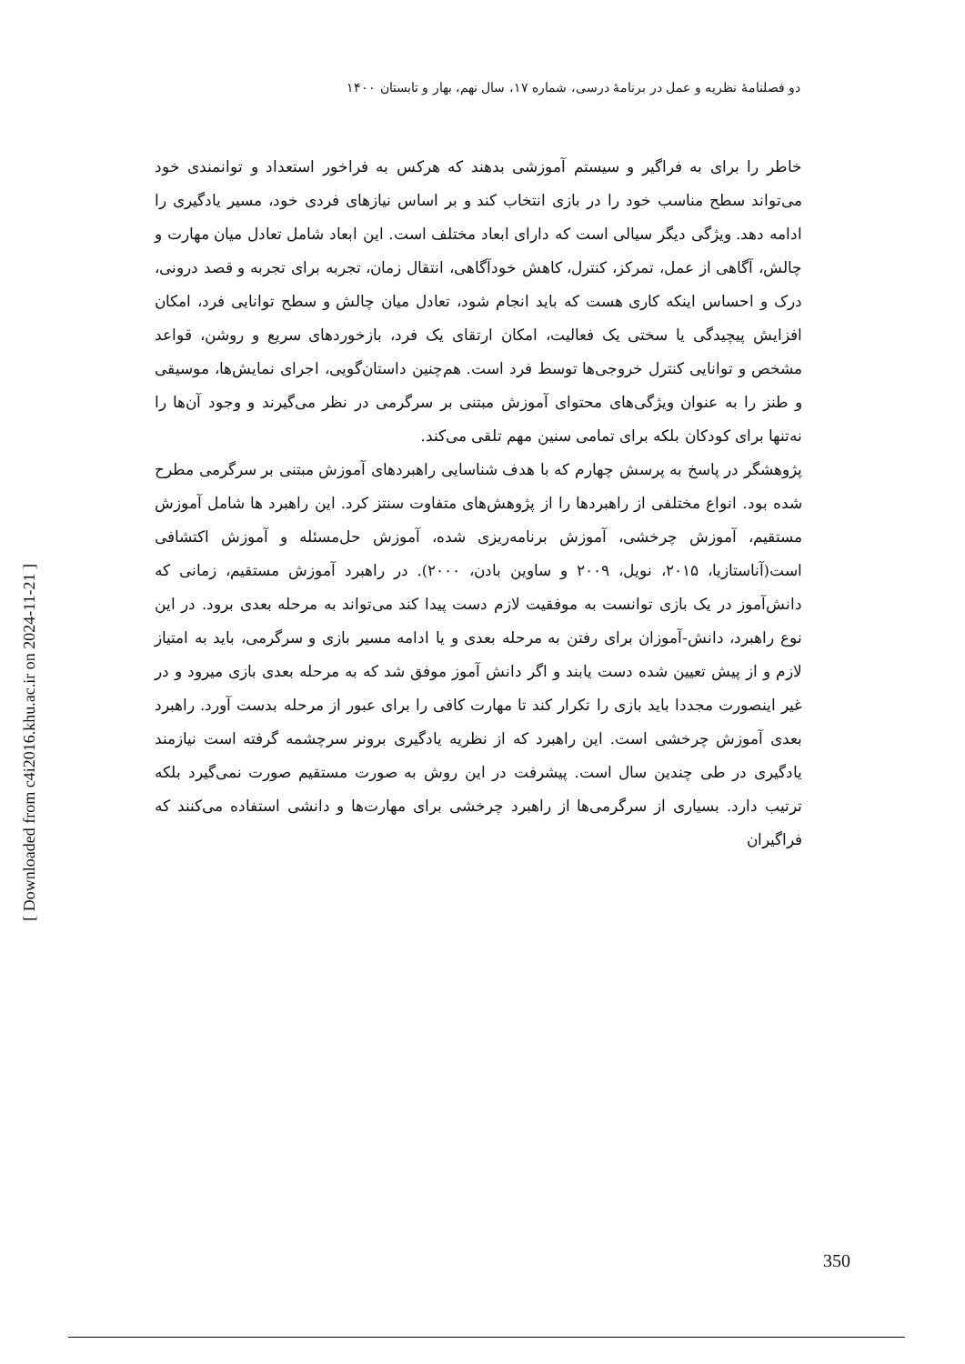دو فصلنامۀ نظریه و عمل در برنامۀ درسی، شماره ۱۷، سال نهم، بهار و تابستان ۱۴۰۰
خاطر را برای به فراگیر و سیستم آموزشی بدهند که هرکس به فراخور استعداد و توانمندی خود می‌تواند سطح مناسب خود را در بازی انتخاب کند و بر اساس نیازهای فردی خود، مسیر یادگیری را ادامه دهد. ویژگی دیگر سیالی است که دارای ابعاد مختلف است. این ابعاد شامل تعادل میان مهارت و چالش، آگاهی از عمل، تمرکز، کنترل، کاهش خودآگاهی، انتقال زمان، تجربه برای تجربه و قصد درونی، درک و احساس اینکه کاری هست که باید انجام شود، تعادل میان چالش و سطح توانایی فرد، امکان افزایش پیچیدگی یا سختی یک فعالیت، امکان ارتقای یک فرد، بازخوردهای سریع و روشن، قواعد مشخص و توانایی کنترل خروجی‌ها توسط فرد است. هم‌چنین داستان‌گویی، اجرای نمایش‌ها، موسیقی و طنز را به عنوان ویژگی‌های محتوای آموزش مبتنی بر سرگرمی در نظر می‌گیرند و وجود آن‌ها را نه‌تنها برای کودکان بلکه برای تمامی سنین مهم تلقی می‌کند.
پژوهشگر در پاسخ به پرسش چهارم که با هدف شناسایی راهبردهای آموزش مبتنی بر سرگرمی مطرح شده بود. انواع مختلفی از راهبردها را از پژوهش‌های متفاوت سنتز کرد. این راهبرد ها شامل آموزش مستقیم، آموزش چرخشی، آموزش برنامه‌ریزی شده، آموزش حل‌مسئله و آموزش اکتشافی است(آناستازیا، ۲۰۱۵، نویل، ۲۰۰۹ و ساوین بادن، ۲۰۰۰). در راهبرد آموزش مستقیم، زمانی که دانش‌آموز در یک بازی توانست به موفقیت لازم دست پیدا کند می‌تواند به مرحله بعدی برود. در این نوع راهبرد، دانش-آموزان برای رفتن به مرحله بعدی و یا ادامه مسیر بازی و سرگرمی، باید به امتیاز لازم و از پیش تعیین شده دست یابند و اگر دانش آموز موفق شد که به مرحله بعدی بازی میرود و در غیر اینصورت مجددا باید بازی را تکرار کند تا مهارت کافی را برای عبور از مرحله بدست آورد. راهبرد بعدی آموزش چرخشی است. این راهبرد که از نظریه یادگیری برونر سرچشمه گرفته است نیازمند یادگیری در طی چندین سال است. پیشرفت در این روش به صورت مستقیم صورت نمی‌گیرد بلکه ترتیب دارد. بسیاری از سرگرمی‌ها از راهبرد چرخشی برای مهارت‌ها و دانشی استفاده می‌کنند که فراگیران
[ Downloaded from c4i2016.khu.ac.ir on 2024-11-21 ]
350